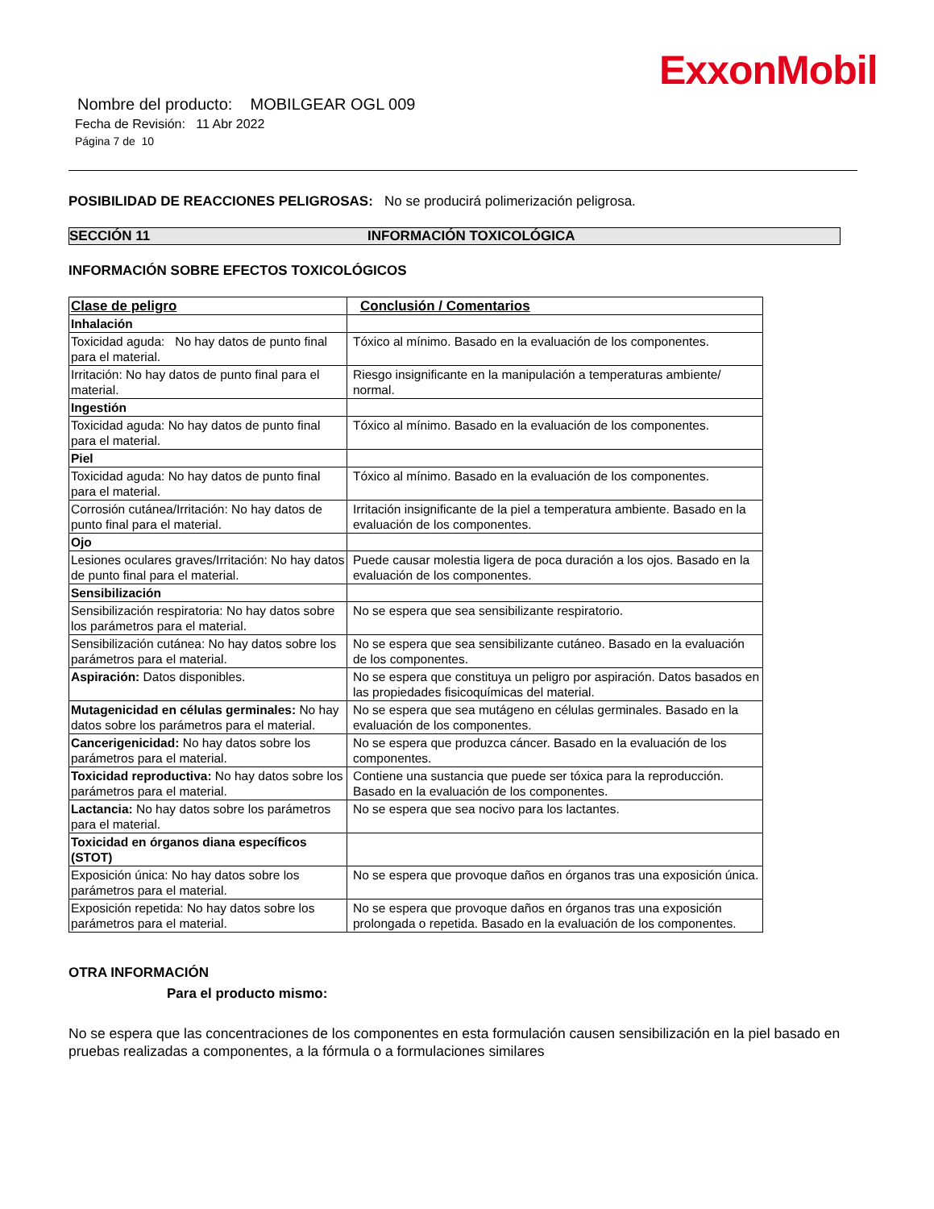ExxonMobil
Nombre del producto: MOBILGEAR OGL 009
Fecha de Revisión: 11 Abr 2022
Página 7 de 10
POSIBILIDAD DE REACCIONES PELIGROSAS: No se producirá polimerización peligrosa.
SECCIÓN 11 INFORMACIÓN TOXICOLÓGICA
INFORMACIÓN SOBRE EFECTOS TOXICOLÓGICOS
| Clase de peligro | Conclusión / Comentarios |
| --- | --- |
| Inhalación | |
| Toxicidad aguda: No hay datos de punto final para el material. | Tóxico al mínimo. Basado en la evaluación de los componentes. |
| Irritación: No hay datos de punto final para el material. | Riesgo insignificante en la manipulación a temperaturas ambiente/ normal. |
| Ingestión | |
| Toxicidad aguda: No hay datos de punto final para el material. | Tóxico al mínimo. Basado en la evaluación de los componentes. |
| Piel | |
| Toxicidad aguda: No hay datos de punto final para el material. | Tóxico al mínimo. Basado en la evaluación de los componentes. |
| Corrosión cutánea/Irritación: No hay datos de punto final para el material. | Irritación insignificante de la piel a temperatura ambiente. Basado en la evaluación de los componentes. |
| Ojo | |
| Lesiones oculares graves/Irritación: No hay datos de punto final para el material. | Puede causar molestia ligera de poca duración a los ojos. Basado en la evaluación de los componentes. |
| Sensibilización | |
| Sensibilización respiratoria: No hay datos sobre los parámetros para el material. | No se espera que sea sensibilizante respiratorio. |
| Sensibilización cutánea: No hay datos sobre los parámetros para el material. | No se espera que sea sensibilizante cutáneo. Basado en la evaluación de los componentes. |
| Aspiración: Datos disponibles. | No se espera que constituya un peligro por aspiración. Datos basados en las propiedades fisicoquímicas del material. |
| Mutagenicidad en células germinales: No hay datos sobre los parámetros para el material. | No se espera que sea mutágeno en células germinales. Basado en la evaluación de los componentes. |
| Cancerigenicidad: No hay datos sobre los parámetros para el material. | No se espera que produzca cáncer. Basado en la evaluación de los componentes. |
| Toxicidad reproductiva: No hay datos sobre los parámetros para el material. | Contiene una sustancia que puede ser tóxica para la reproducción. Basado en la evaluación de los componentes. |
| Lactancia: No hay datos sobre los parámetros para el material. | No se espera que sea nocivo para los lactantes. |
| Toxicidad en órganos diana específicos (STOT) | |
| Exposición única: No hay datos sobre los parámetros para el material. | No se espera que provoque daños en órganos tras una exposición única. |
| Exposición repetida: No hay datos sobre los parámetros para el material. | No se espera que provoque daños en órganos tras una exposición prolongada o repetida. Basado en la evaluación de los componentes. |
OTRA INFORMACIÓN
Para el producto mismo:
No se espera que las concentraciones de los componentes en esta formulación causen sensibilización en la piel basado en pruebas realizadas a componentes, a la fórmula o a formulaciones similares